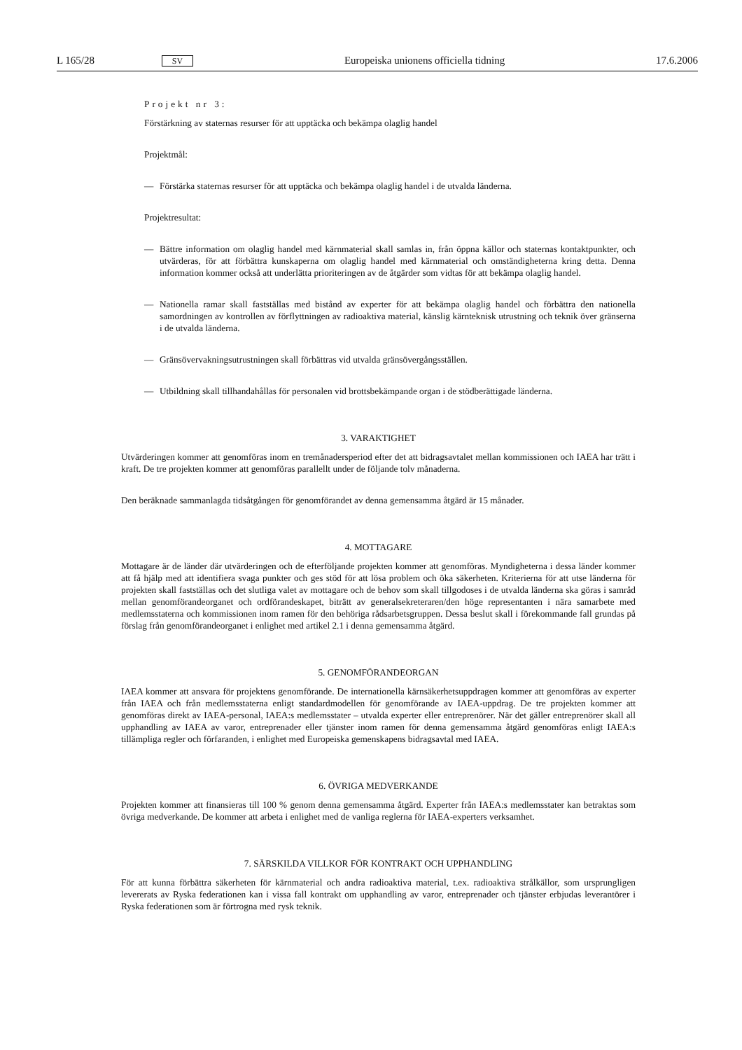L 165/28 SV Europeiska unionens officiella tidning 17.6.2006
Projekt nr 3:
Förstärkning av staternas resurser för att upptäcka och bekämpa olaglig handel
Projektmål:
— Förstärka staternas resurser för att upptäcka och bekämpa olaglig handel i de utvalda länderna.
Projektresultat:
— Bättre information om olaglig handel med kärnmaterial skall samlas in, från öppna källor och staternas kontakt­punkter, och utvärderas, för att förbättra kunskaperna om olaglig handel med kärnmaterial och omständighe­terna kring detta. Denna information kommer också att underlätta prioriteringen av de åtgärder som vidtas för att bekämpa olaglig handel.
— Nationella ramar skall fastställas med bistånd av experter för att bekämpa olaglig handel och förbättra den nationella samordningen av kontrollen av förflyttningen av radioaktiva material, känslig kärnteknisk utrustning och teknik över gränserna i de utvalda länderna.
— Gränsövervakningsutrustningen skall förbättras vid utvalda gränsövergångsställen.
— Utbildning skall tillhandahållas för personalen vid brottsbekämpande organ i de stödberättigade länderna.
3. VARAKTIGHET
Utvärderingen kommer att genomföras inom en tremånadersperiod efter det att bidragsavtalet mellan kommissionen och IAEA har trätt i kraft. De tre projekten kommer att genomföras parallellt under de följande tolv månaderna.
Den beräknade sammanlagda tidsåtgången för genomförandet av denna gemensamma åtgärd är 15 månader.
4. MOTTAGARE
Mottagare är de länder där utvärderingen och de efterföljande projekten kommer att genomföras. Myndigheterna i dessa länder kommer att få hjälp med att identifiera svaga punkter och ges stöd för att lösa problem och öka säkerheten. Kriterierna för att utse länderna för projekten skall fastställas och det slutliga valet av mottagare och de behov som skall tillgodoses i de utvalda länderna ska göras i samråd mellan genomförandeorganet och ordförandeskapet, biträtt av generalsekreteraren/den höge representanten i nära samarbete med medlemsstaterna och kommissionen inom ramen för den behöriga rådsarbetsgruppen. Dessa beslut skall i förekommande fall grundas på förslag från genomförandeorganet i enlighet med artikel 2.1 i denna gemensamma åtgärd.
5. GENOMFÖRANDEORGAN
IAEA kommer att ansvara för projektens genomförande. De internationella kärnsäkerhetsuppdragen kommer att genom­föras av experter från IAEA och från medlemsstaterna enligt standardmodellen för genomförande av IAEA-uppdrag. De tre projekten kommer att genomföras direkt av IAEA-personal, IAEA:s medlemsstater – utvalda experter eller entrepre­nörer. När det gäller entreprenörer skall all upphandling av IAEA av varor, entreprenader eller tjänster inom ramen för denna gemensamma åtgärd genomföras enligt IAEA:s tillämpliga regler och förfaranden, i enlighet med Europeiska gemenskapens bidragsavtal med IAEA.
6. ÖVRIGA MEDVERKANDE
Projekten kommer att finansieras till 100 % genom denna gemensamma åtgärd. Experter från IAEA:s medlemsstater kan betraktas som övriga medverkande. De kommer att arbeta i enlighet med de vanliga reglerna för IAEA-experters verk­samhet.
7. SÄRSKILDA VILLKOR FÖR KONTRAKT OCH UPPHANDLING
För att kunna förbättra säkerheten för kärnmaterial och andra radioaktiva material, t.ex. radioaktiva strålkällor, som ursprungligen levererats av Ryska federationen kan i vissa fall kontrakt om upphandling av varor, entreprenader och tjänster erbjudas leverantörer i Ryska federationen som är förtrogna med rysk teknik.